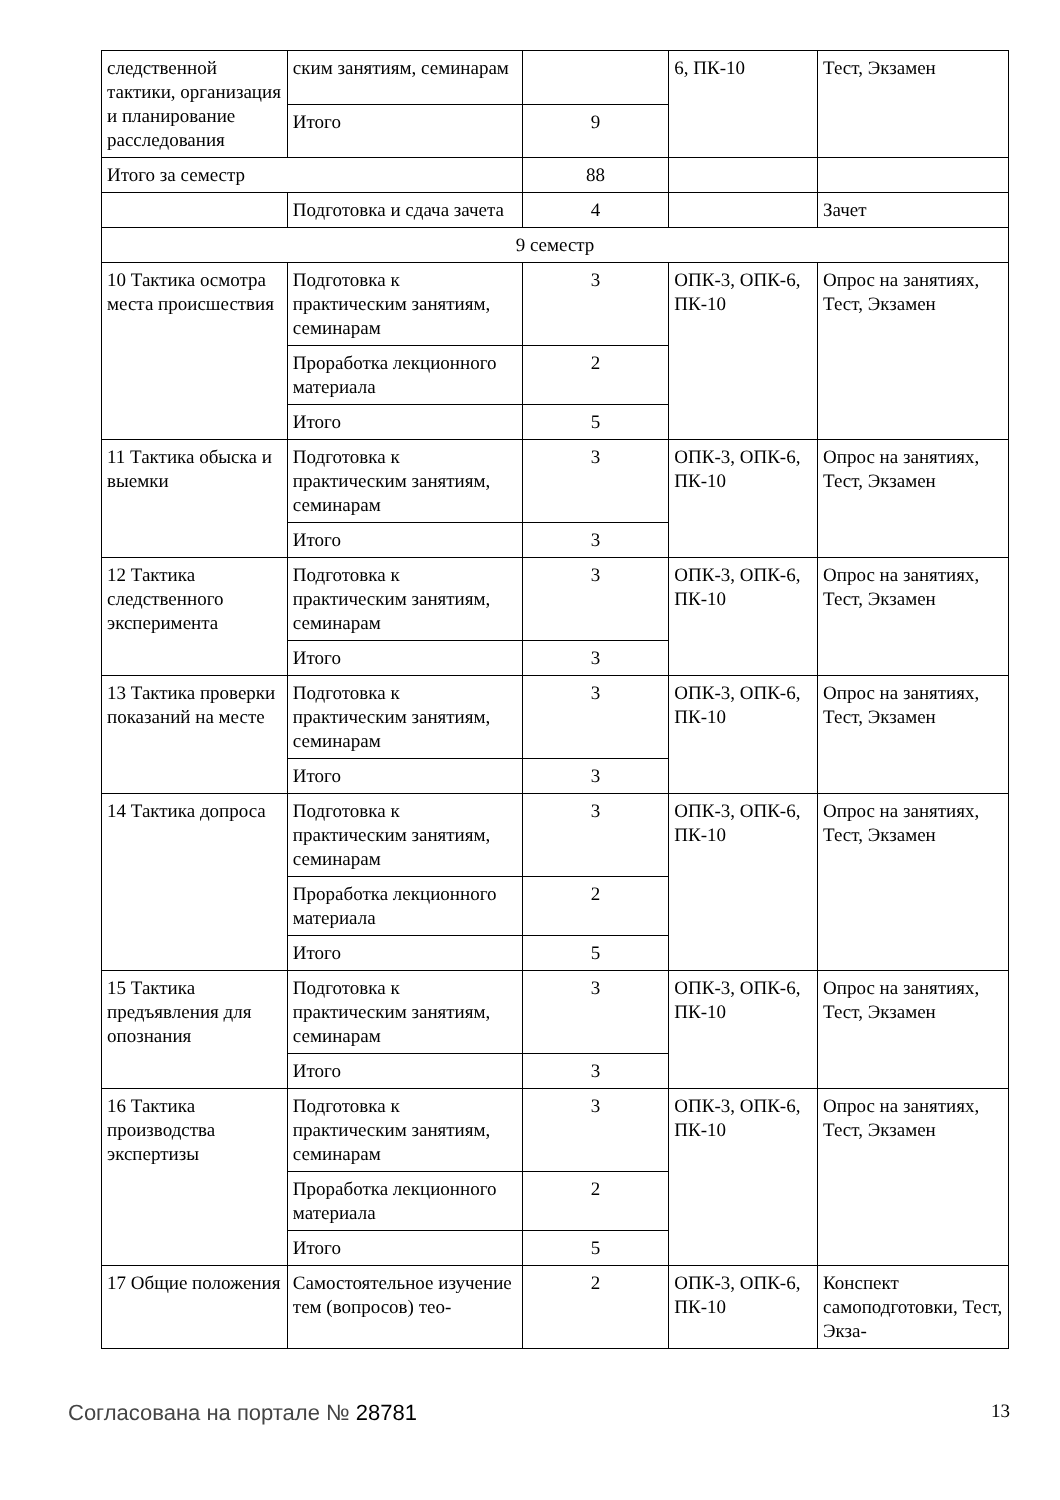| следственной тактики, организация и планирование расследования | ским занятиям, семинарам | | 6, ПК-10 | Тест, Экзамен |
| | Итого | 9 | | |
| Итого за семестр | | 88 | | |
| | Подготовка и сдача зачета | 4 | | Зачет |
| 9 семестр | | | | |
| 10 Тактика осмотра места происшествия | Подготовка к практическим занятиям, семинарам | 3 | ОПК-3, ОПК-6, ПК-10 | Опрос на занятиях, Тест, Экзамен |
| | Проработка лекционного материала | 2 | | |
| | Итого | 5 | | |
| 11 Тактика обыска и выемки | Подготовка к практическим занятиям, семинарам | 3 | ОПК-3, ОПК-6, ПК-10 | Опрос на занятиях, Тест, Экзамен |
| | Итого | 3 | | |
| 12 Тактика следственного эксперимента | Подготовка к практическим занятиям, семинарам | 3 | ОПК-3, ОПК-6, ПК-10 | Опрос на занятиях, Тест, Экзамен |
| | Итого | 3 | | |
| 13 Тактика проверки показаний на месте | Подготовка к практическим занятиям, семинарам | 3 | ОПК-3, ОПК-6, ПК-10 | Опрос на занятиях, Тест, Экзамен |
| | Итого | 3 | | |
| 14 Тактика допроса | Подготовка к практическим занятиям, семинарам | 3 | ОПК-3, ОПК-6, ПК-10 | Опрос на занятиях, Тест, Экзамен |
| | Проработка лекционного материала | 2 | | |
| | Итого | 5 | | |
| 15 Тактика предъявления для опознания | Подготовка к практическим занятиям, семинарам | 3 | ОПК-3, ОПК-6, ПК-10 | Опрос на занятиях, Тест, Экзамен |
| | Итого | 3 | | |
| 16 Тактика производства экспертизы | Подготовка к практическим занятиям, семинарам | 3 | ОПК-3, ОПК-6, ПК-10 | Опрос на занятиях, Тест, Экзамен |
| | Проработка лекционного материала | 2 | | |
| | Итого | 5 | | |
| 17 Общие положения | Самостоятельное изучение тем (вопросов) тео- | 2 | ОПК-3, ОПК-6, ПК-10 | Конспект самоподготовки, Тест, Экза- |
Согласована на портале № 28781 13